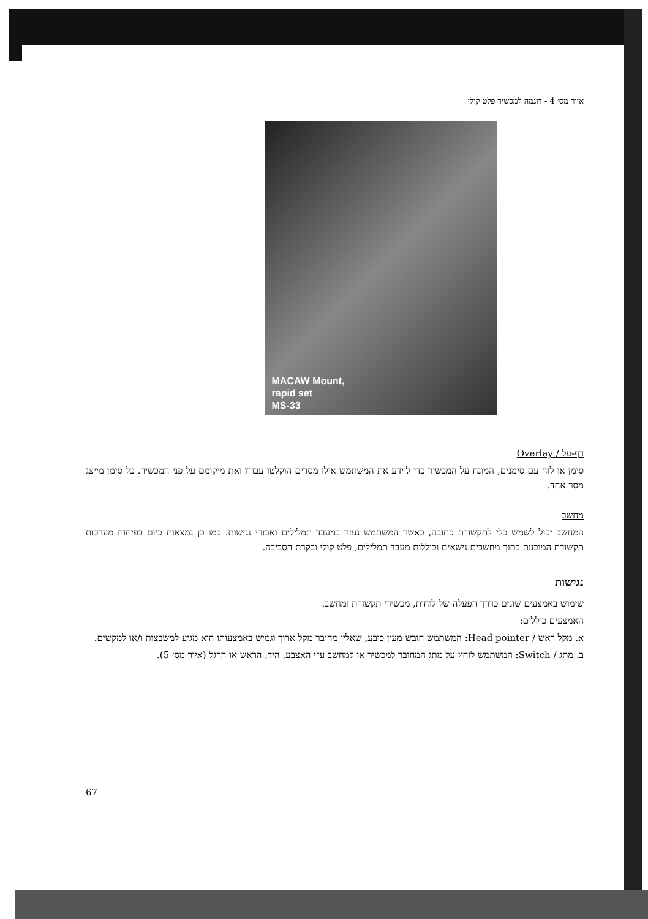איור מס׳ 4 - דוגמה למכשיר פלט קולי
MACAW Mount,
rapid set
MS-33
דף-על / Overlay
סימן או לוח עם סימנים, המונח על המכשיר כדי ליידע את המשתמש אילו מסרים הוקלטו עבורו ואת מיקומם על פני המכשיר. כל סימן מייצג מסר אחד.
מחשב
המחשב יכול לשמש כלי לתקשורת כתובה, כאשר המשתמש נעזר במעבד תמלילים ואבזרי נגישות. כמו כן נמצאות כיום בפיתוח מערכות תקשורת המובנות בתוך מחשבים נישאים וכוללות מעבד תמלילים, פלט קולי ובקרת הסביבה.
נגישות
שימוש באמצעים שונים כדרך הפעלה של לוחות, מכשירי תקשורת ומחשב.
האמצעים כוללים:
א. מקל ראש / Head pointer: המשתמש חובש מעין כובע, שאליו מחובר מקל ארוך וגמיש באמצעותו הוא מגיע למשבצות ו/או למקשים.
ב. מתג / Switch: המשתמש לוחץ על מתג המחובר למכשיר או למחשב ע״י האצבע, היד, הראש או הרגל (איור מס׳ 5).
67